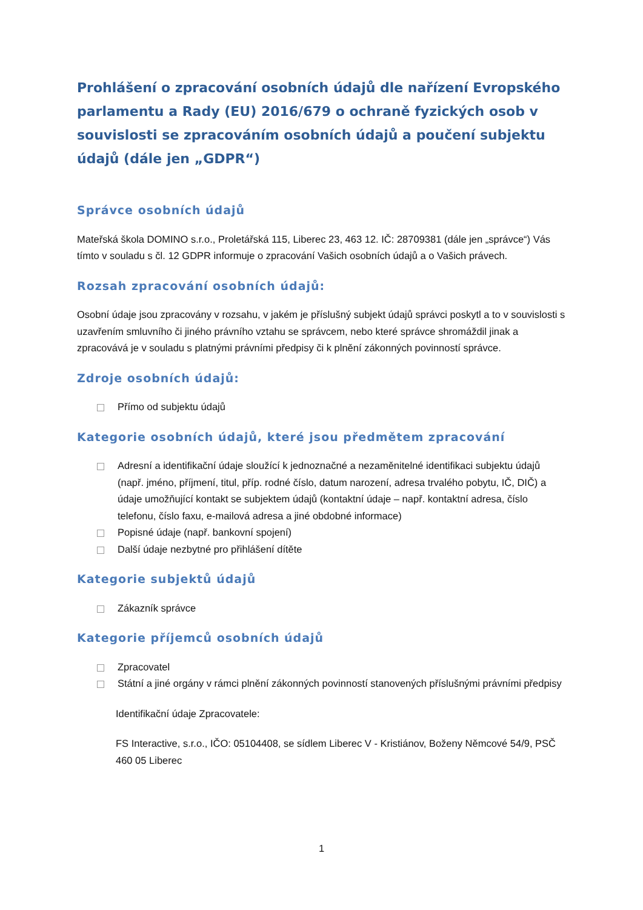Prohlášení o zpracování osobních údajů dle nařízení Evropského parlamentu a Rady (EU) 2016/679 o ochraně fyzických osob v souvislosti se zpracováním osobních údajů a poučení subjektu údajů (dále jen „GDPR“)
Správce osobních údajů
Mateřská škola DOMINO s.r.o., Proletářská 115, Liberec 23, 463 12. IČ: 28709381 (dále jen „správce“) Vás tímto v souladu s čl. 12 GDPR informuje o zpracování Vašich osobních údajů a o Vašich právech.
Rozsah zpracování osobních údajů:
Osobní údaje jsou zpracovány v rozsahu, v jakém je příslušný subjekt údajů správci poskytl a to v souvislosti s uzavřením smluvního či jiného právního vztahu se správcem, nebo které správce shromáždil jinak a zpracovává je v souladu s platnými právními předpisy či k plnění zákonných povinností správce.
Zdroje osobních údajů:
Přímo od subjektu údajů
Kategorie osobních údajů, které jsou předmětem zpracování
Adresní a identifikační údaje sloužící k jednoznačné a nezaměnitelné identifikaci subjektu údajů (např. jméno, příjmení, titul, příp. rodné číslo, datum narození, adresa trvalého pobytu, IČ, DIČ) a údaje umožňující kontakt se subjektem údajů (kontaktní údaje – např. kontaktní adresa, číslo telefonu, číslo faxu, e-mailová adresa a jiné obdobné informace)
Popisné údaje (např. bankovní spojení)
Další údaje nezbytné pro přihlášení dítěte
Kategorie subjektů údajů
Zákazník správce
Kategorie příjemců osobních údajů
Zpracovatel
Státní a jiné orgány v rámci plnění zákonných povinností stanovených příslušnými právními předpisy
Identifikační údaje Zpracovatele:
FS Interactive, s.r.o., IČO: 05104408, se sídlem Liberec V - Kristiánov, Boženy Němcové 54/9, PSČ 460 05 Liberec
1